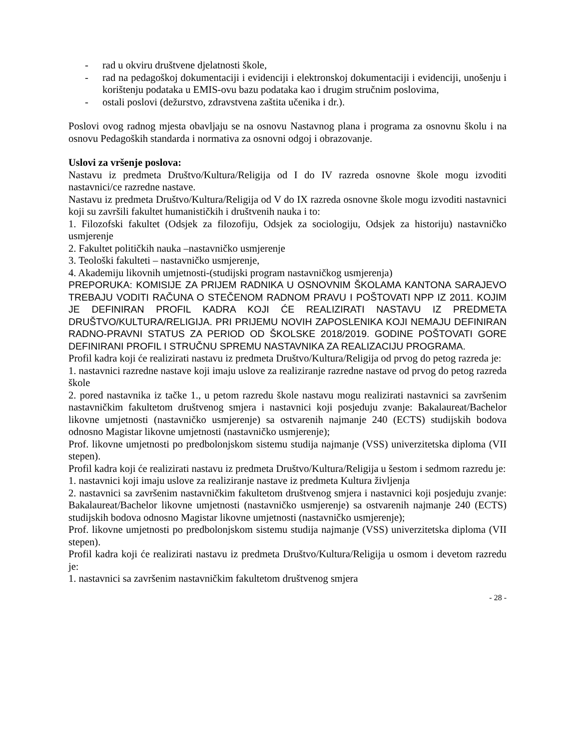- rad u okviru društvene djelatnosti škole,
- rad na pedagoškoj dokumentaciji i evidenciji i elektronskoj dokumentaciji i evidenciji, unošenju i korištenju podataka u EMIS-ovu bazu podataka kao i drugim stručnim poslovima,
- ostali poslovi (dežurstvo, zdravstvena zaštita učenika i dr.).
Poslovi ovog radnog mjesta obavljaju se na osnovu Nastavnog plana i programa za osnovnu školu i na osnovu Pedagoških standarda i normativa za osnovni odgoj i obrazovanje.
Uslovi za vršenje poslova:
Nastavu iz predmeta Društvo/Kultura/Religija od I do IV razreda osnovne škole mogu izvoditi nastavnici/ce razredne nastave.
Nastavu iz predmeta Društvo/Kultura/Religija od V do IX razreda osnovne škole mogu izvoditi nastavnici koji su završili fakultet humanističkih i društvenih nauka i to:
1. Filozofski fakultet (Odsjek za filozofiju, Odsjek za sociologiju, Odsjek za historiju) nastavničko usmjerenje
2. Fakultet političkih nauka –nastavničko usmjerenje
3. Teološki fakulteti – nastavničko usmjerenje,
4. Akademiju likovnih umjetnosti-(studijski program nastavničkog usmjerenja)
PREPORUKA: KOMISIJE ZA PRIJEM RADNIKA U OSNOVNIM ŠKOLAMA KANTONA SARAJEVO TREBAJU VODITI RAČUNA O STEČENOM RADNOM PRAVU I POŠTOVATI NPP IZ 2011. KOJIM JE DEFINIRAN PROFIL KADRA KOJI ĆE REALIZIRATI NASTAVU IZ PREDMETA DRUŠTVO/KULTURA/RELIGIJA. PRI PRIJEMU NOVIH ZAPOSLENIKA KOJI NEMAJU DEFINIRAN RADNO-PRAVNI STATUS ZA PERIOD OD ŠKOLSKE 2018/2019. GODINE POŠTOVATI GORE DEFINIRANI PROFIL I STRUČNU SPREMU NASTAVNIKA ZA REALIZACIJU PROGRAMA.
Profil kadra koji će realizirati nastavu iz predmeta Društvo/Kultura/Religija od prvog do petog razreda je:
1. nastavnici razredne nastave koji imaju uslove za realiziranje razredne nastave od prvog do petog razreda škole
2. pored nastavnika iz tačke 1., u petom razredu škole nastavu mogu realizirati nastavnici sa završenim nastavničkim fakultetom društvenog smjera i nastavnici koji posjeduju zvanje: Bakalaureat/Bachelor likovne umjetnosti (nastavničko usmjerenje) sa ostvarenih najmanje 240 (ECTS) studijskih bodova odnosno Magistar likovne umjetnosti (nastavničko usmjerenje);
Prof. likovne umjetnosti po predbolonjskom sistemu studija najmanje (VSS) univerzitetska diploma (VII stepen).
Profil kadra koji će realizirati nastavu iz predmeta Društvo/Kultura/Religija u šestom i sedmom razredu je:
1. nastavnici koji imaju uslove za realiziranje nastave iz predmeta Kultura življenja
2. nastavnici sa završenim nastavničkim fakultetom društvenog smjera i nastavnici koji posjeduju zvanje: Bakalaureat/Bachelor likovne umjetnosti (nastavničko usmjerenje) sa ostvarenih najmanje 240 (ECTS) studijskih bodova odnosno Magistar likovne umjetnosti (nastavničko usmjerenje);
Prof. likovne umjetnosti po predbolonjskom sistemu studija najmanje (VSS) univerzitetska diploma (VII stepen).
Profil kadra koji će realizirati nastavu iz predmeta Društvo/Kultura/Religija u osmom i devetom razredu je:
1. nastavnici sa završenim nastavničkim fakultetom društvenog smjera
- 28 -